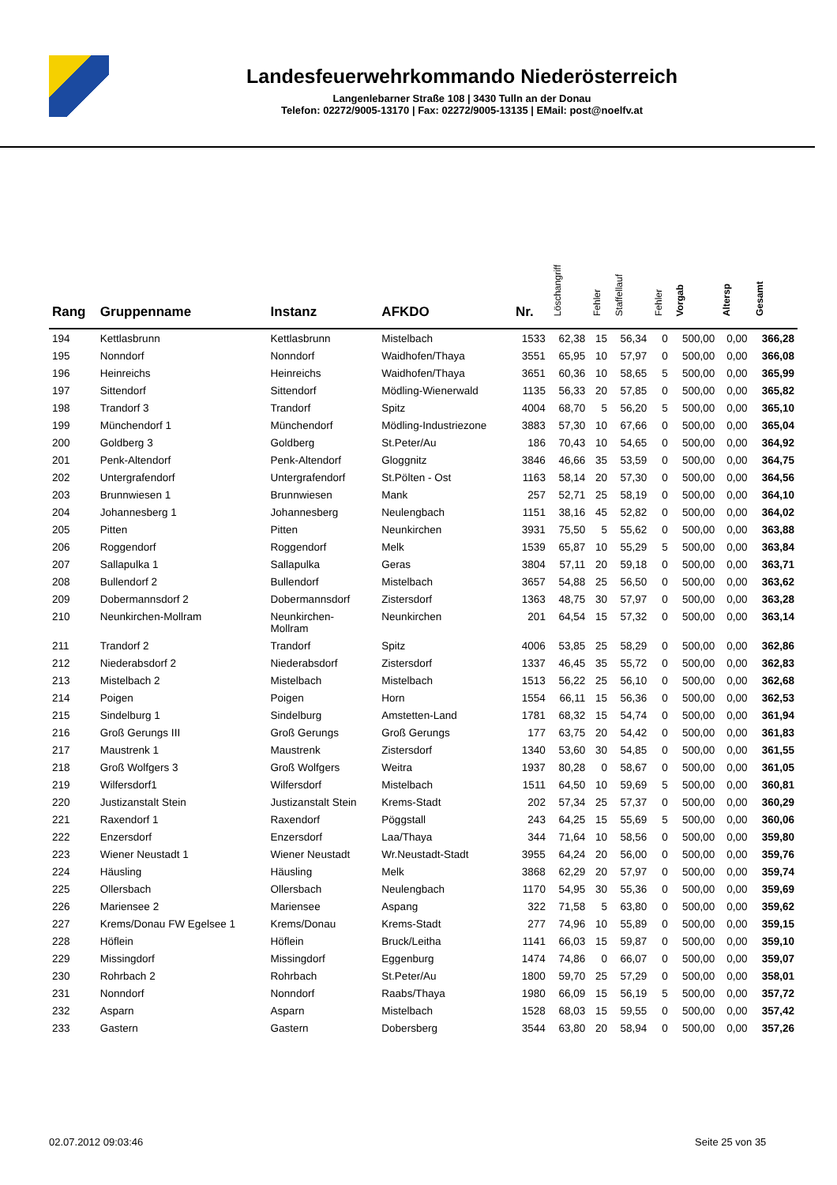Landesfeuerwehrkommando Niederösterreich
Langenlebarner Straße 108 | 3430 Tulln an der Donau
Telefon: 02272/9005-13170 | Fax: 02272/9005-13135 | EMail: post@noelfv.at
| Rang | Gruppenname | Instanz | AFKDO | Nr. | Löschangriff | Fehler | Staffellauf | Fehler | Vorgab | Altersp | Gesamt |
| --- | --- | --- | --- | --- | --- | --- | --- | --- | --- | --- | --- |
| 194 | Kettlasbrunn | Kettlasbrunn | Mistelbach | 1533 | 62,38 | 15 | 56,34 | 0 | 500,00 | 0,00 | 366,28 |
| 195 | Nonndorf | Nonndorf | Waidhofen/Thaya | 3551 | 65,95 | 10 | 57,97 | 0 | 500,00 | 0,00 | 366,08 |
| 196 | Heinreichs | Heinreichs | Waidhofen/Thaya | 3651 | 60,36 | 10 | 58,65 | 5 | 500,00 | 0,00 | 365,99 |
| 197 | Sittendorf | Sittendorf | Mödling-Wienerwald | 1135 | 56,33 | 20 | 57,85 | 0 | 500,00 | 0,00 | 365,82 |
| 198 | Trandorf 3 | Trandorf | Spitz | 4004 | 68,70 | 5 | 56,20 | 5 | 500,00 | 0,00 | 365,10 |
| 199 | Münchendorf 1 | Münchendorf | Mödling-Industriezone | 3883 | 57,30 | 10 | 67,66 | 0 | 500,00 | 0,00 | 365,04 |
| 200 | Goldberg 3 | Goldberg | St.Peter/Au | 186 | 70,43 | 10 | 54,65 | 0 | 500,00 | 0,00 | 364,92 |
| 201 | Penk-Altendorf | Penk-Altendorf | Gloggnitz | 3846 | 46,66 | 35 | 53,59 | 0 | 500,00 | 0,00 | 364,75 |
| 202 | Untergrafendorf | Untergrafendorf | St.Pölten - Ost | 1163 | 58,14 | 20 | 57,30 | 0 | 500,00 | 0,00 | 364,56 |
| 203 | Brunnwiesen 1 | Brunnwiesen | Mank | 257 | 52,71 | 25 | 58,19 | 0 | 500,00 | 0,00 | 364,10 |
| 204 | Johannesberg 1 | Johannesberg | Neulengbach | 1151 | 38,16 | 45 | 52,82 | 0 | 500,00 | 0,00 | 364,02 |
| 205 | Pitten | Pitten | Neunkirchen | 3931 | 75,50 | 5 | 55,62 | 0 | 500,00 | 0,00 | 363,88 |
| 206 | Roggendorf | Roggendorf | Melk | 1539 | 65,87 | 10 | 55,29 | 5 | 500,00 | 0,00 | 363,84 |
| 207 | Sallapulka 1 | Sallapulka | Geras | 3804 | 57,11 | 20 | 59,18 | 0 | 500,00 | 0,00 | 363,71 |
| 208 | Bullendorf 2 | Bullendorf | Mistelbach | 3657 | 54,88 | 25 | 56,50 | 0 | 500,00 | 0,00 | 363,62 |
| 209 | Dobermannsdorf 2 | Dobermannsdorf | Zistersdorf | 1363 | 48,75 | 30 | 57,97 | 0 | 500,00 | 0,00 | 363,28 |
| 210 | Neunkirchen-Mollram | Neunkirchen- Mollram | Neunkirchen | 201 | 64,54 | 15 | 57,32 | 0 | 500,00 | 0,00 | 363,14 |
| 211 | Trandorf 2 | Trandorf | Spitz | 4006 | 53,85 | 25 | 58,29 | 0 | 500,00 | 0,00 | 362,86 |
| 212 | Niederabsdorf 2 | Niederabsdorf | Zistersdorf | 1337 | 46,45 | 35 | 55,72 | 0 | 500,00 | 0,00 | 362,83 |
| 213 | Mistelbach 2 | Mistelbach | Mistelbach | 1513 | 56,22 | 25 | 56,10 | 0 | 500,00 | 0,00 | 362,68 |
| 214 | Poigen | Poigen | Horn | 1554 | 66,11 | 15 | 56,36 | 0 | 500,00 | 0,00 | 362,53 |
| 215 | Sindelburg 1 | Sindelburg | Amstetten-Land | 1781 | 68,32 | 15 | 54,74 | 0 | 500,00 | 0,00 | 361,94 |
| 216 | Groß Gerungs III | Groß Gerungs | Groß Gerungs | 177 | 63,75 | 20 | 54,42 | 0 | 500,00 | 0,00 | 361,83 |
| 217 | Maustrenk 1 | Maustrenk | Zistersdorf | 1340 | 53,60 | 30 | 54,85 | 0 | 500,00 | 0,00 | 361,55 |
| 218 | Groß Wolfgers 3 | Groß Wolfgers | Weitra | 1937 | 80,28 | 0 | 58,67 | 0 | 500,00 | 0,00 | 361,05 |
| 219 | Wilfersdorf1 | Wilfersdorf | Mistelbach | 1511 | 64,50 | 10 | 59,69 | 5 | 500,00 | 0,00 | 360,81 |
| 220 | Justizanstalt Stein | Justizanstalt Stein | Krems-Stadt | 202 | 57,34 | 25 | 57,37 | 0 | 500,00 | 0,00 | 360,29 |
| 221 | Raxendorf 1 | Raxendorf | Pöggstall | 243 | 64,25 | 15 | 55,69 | 5 | 500,00 | 0,00 | 360,06 |
| 222 | Enzersdorf | Enzersdorf | Laa/Thaya | 344 | 71,64 | 10 | 58,56 | 0 | 500,00 | 0,00 | 359,80 |
| 223 | Wiener Neustadt 1 | Wiener Neustadt | Wr.Neustadt-Stadt | 3955 | 64,24 | 20 | 56,00 | 0 | 500,00 | 0,00 | 359,76 |
| 224 | Häusling | Häusling | Melk | 3868 | 62,29 | 20 | 57,97 | 0 | 500,00 | 0,00 | 359,74 |
| 225 | Ollersbach | Ollersbach | Neulengbach | 1170 | 54,95 | 30 | 55,36 | 0 | 500,00 | 0,00 | 359,69 |
| 226 | Mariensee 2 | Mariensee | Aspang | 322 | 71,58 | 5 | 63,80 | 0 | 500,00 | 0,00 | 359,62 |
| 227 | Krems/Donau FW Egelsee 1 | Krems/Donau | Krems-Stadt | 277 | 74,96 | 10 | 55,89 | 0 | 500,00 | 0,00 | 359,15 |
| 228 | Höflein | Höflein | Bruck/Leitha | 1141 | 66,03 | 15 | 59,87 | 0 | 500,00 | 0,00 | 359,10 |
| 229 | Missingdorf | Missingdorf | Eggenburg | 1474 | 74,86 | 0 | 66,07 | 0 | 500,00 | 0,00 | 359,07 |
| 230 | Rohrbach 2 | Rohrbach | St.Peter/Au | 1800 | 59,70 | 25 | 57,29 | 0 | 500,00 | 0,00 | 358,01 |
| 231 | Nonndorf | Nonndorf | Raabs/Thaya | 1980 | 66,09 | 15 | 56,19 | 5 | 500,00 | 0,00 | 357,72 |
| 232 | Asparn | Asparn | Mistelbach | 1528 | 68,03 | 15 | 59,55 | 0 | 500,00 | 0,00 | 357,42 |
| 233 | Gastern | Gastern | Dobersberg | 3544 | 63,80 | 20 | 58,94 | 0 | 500,00 | 0,00 | 357,26 |
02.07.2012 09:03:46 Seite 25 von 35